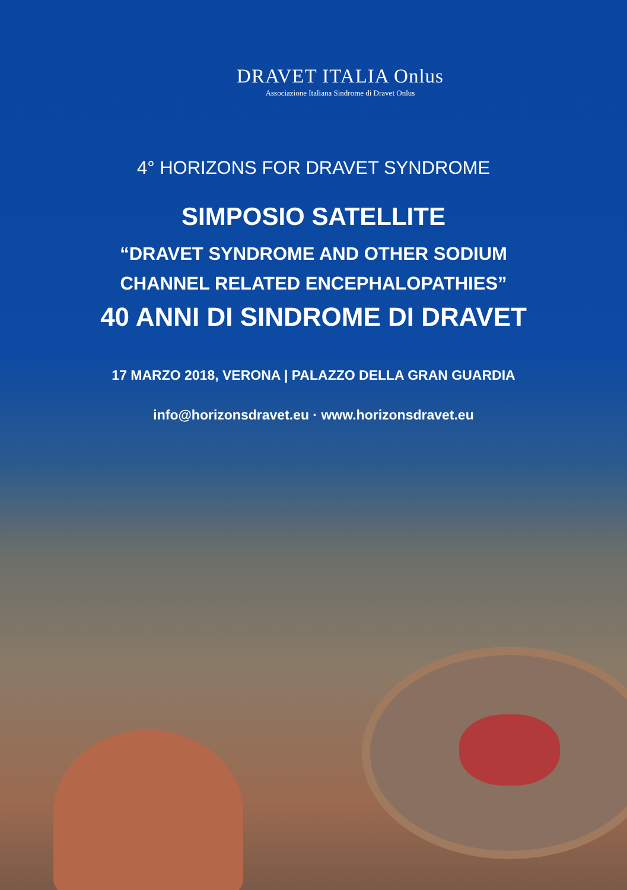DRAVET ITALIA Onlus
Associazione Italiana Sindrome di Dravet Onlus
4° HORIZONS FOR DRAVET SYNDROME
SIMPOSIO SATELLITE
“DRAVET SYNDROME AND OTHER SODIUM
CHANNEL RELATED ENCEPHALOPATHIES”
40 ANNI DI SINDROME DI DRAVET
17 MARZO 2018, VERONA | PALAZZO DELLA GRAN GUARDIA
info@horizonsdravet.eu · www.horizonsdravet.eu